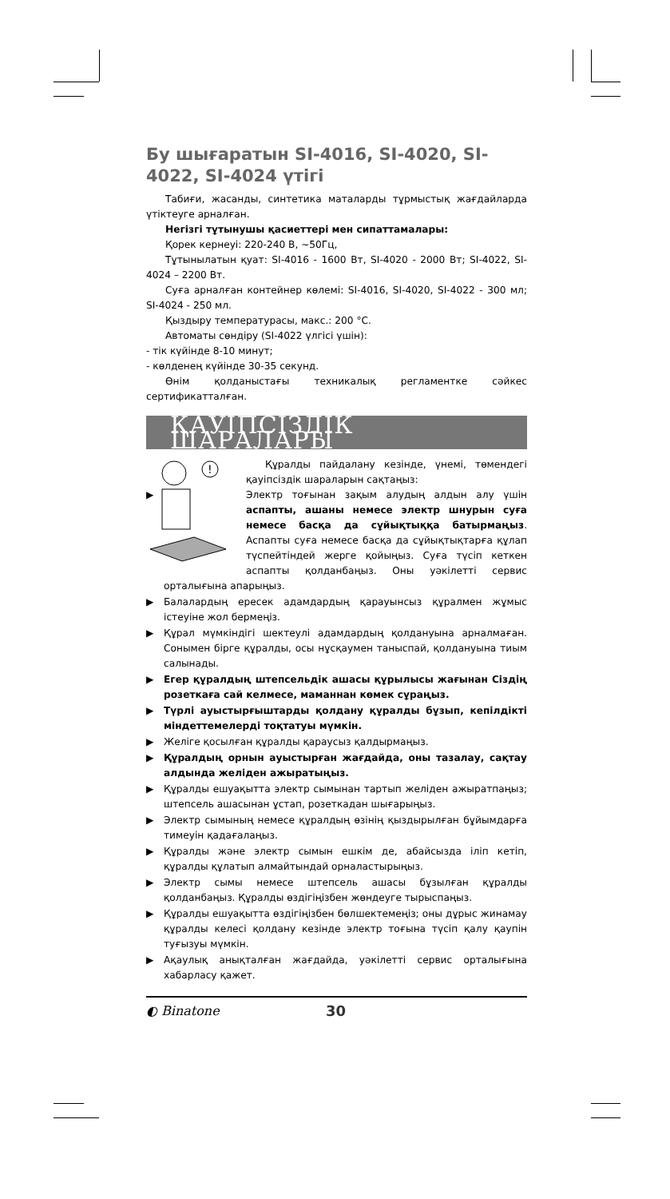Бу шығаратын SI-4016, SI-4020, SI-4022, SI-4024 үтігі
Табиғи, жасанды, синтетика маталарды тұрмыстық жағдайларда үтіктеуге арналған.
Негізгі тұтынушы қасиеттері мен сипаттамалары:
Қорек кернеуі: 220-240 В, ~50Гц,
Тұтынылатын қуат: SI-4016 - 1600 Вт, SI-4020 - 2000 Вт; SI-4022, SI-4024 – 2200 Вт.
Суға арналған контейнер көлемі: SI-4016, SI-4020, SI-4022 - 300 мл; SI-4024 - 250 мл.
Қыздыру температурасы, макс.: 200 °C.
Автоматы сөндіру (SI-4022 үлгісі үшін):
- тік күйінде 8-10 минут;
- көлденең күйінде 30-35 секунд.
Өнім қолданыстағы техникалық регламентке сәйкес сертификатталған.
ҚАУІПСІЗДІК ШАРАЛАРЫ
!
Құралды пайдалану кезінде, үнемі, төмендегі қауіпсіздік шараларын сақтаңыз:
▶ Электр тоғынан зақым алудың алдын алу үшін аспапты, ашаны немесе электр шнурын суға немесе басқа да сұйықтыққа батырмаңыз. Аспапты суға немесе басқа да сұйықтықтарға құлап түспейтіндей жерге қойыңыз. Суға түсіп кеткен аспапты қолданбаңыз. Оны уәкілетті сервис орталығына апарыңыз.
▶ Балалардың ересек адамдардың қарауынсыз құралмен жұмыс істеуіне жол бермеңіз.
▶ Құрал мүмкіндігі шектеулі адамдардың қолдануына арналмаған. Сонымен бірге құралды, осы нұсқаумен таныспай, қолдануына тиым салынады.
▶ Егер құралдың штепсельдік ашасы құрылысы жағынан Сіздің розеткаға сай келмесе, маманнан көмек сұраңыз.
▶ Түрлі ауыстырғыштарды қолдану құралды бұзып, кепілдікті міндеттемелерді тоқтатуы мүмкін.
▶ Желіге қосылған құралды қараусыз қалдырмаңыз.
▶ Құралдың орнын ауыстырған жағдайда, оны тазалау, сақтау алдында желіден ажыратыңыз.
▶ Құралды ешуақытта электр сымынан тартып желіден ажыратпаңыз; штепсель ашасынан ұстап, розеткадан шығарыңыз.
▶ Электр сымының немесе құралдың өзінің қыздырылған бұйымдарға тимеуін қадағалаңыз.
▶ Құралды және электр сымын ешкім де, абайсызда іліп кетіп, құралды құлатып алмайтындай орналастырыңыз.
▶ Электр сымы немесе штепсель ашасы бұзылған құралды қолданбаңыз. Құралды өздігіңізбен жөндеуге тырыспаңыз.
▶ Құралды ешуақытта өздігіңізбен бөлшектемеңіз; оны дұрыс жинамау құралды келесі қолдану кезінде электр тоғына түсіп қалу қаупін туғызуы мүмкін.
▶ Ақаулық анықталған жағдайда, уәкілетті сервис орталығына хабарласу қажет.
◐ Binatone 30